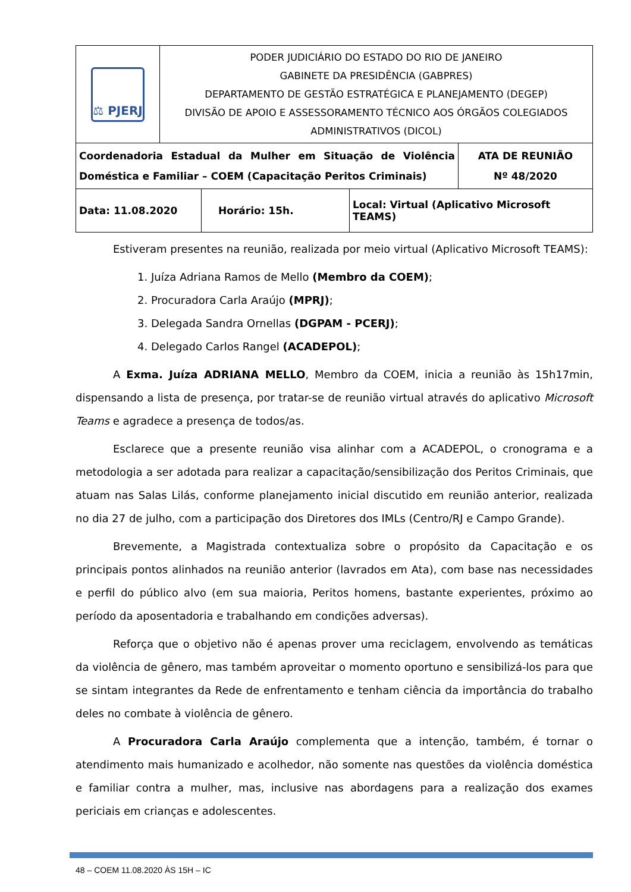| ⚖ PJERJ | PODER JUDICIÁRIO DO ESTADO DO RIO DE JANEIRO GABINETE DA PRESIDÊNCIA (GABPRES) DEPARTAMENTO DE GESTÃO ESTRATÉGICA E PLANEJAMENTO (DEGEP) DIVISÃO DE APOIO E ASSESSORAMENTO TÉCNICO AOS ÓRGÃOS COLEGIADOS ADMINISTRATIVOS (DICOL) |
| Coordenadoria Estadual da Mulher em Situação de Violência Doméstica e Familiar – COEM (Capacitação Peritos Criminais) | ATA DE REUNIÃO Nº 48/2020 |
| Data: 11.08.2020 | Horário: 15h. | Local: Virtual (Aplicativo Microsoft TEAMS) |
Estiveram presentes na reunião, realizada por meio virtual (Aplicativo Microsoft TEAMS):
1. Juíza Adriana Ramos de Mello (Membro da COEM);
2. Procuradora Carla Araújo (MPRJ);
3. Delegada Sandra Ornellas (DGPAM - PCERJ);
4. Delegado Carlos Rangel (ACADEPOL);
A Exma. Juíza ADRIANA MELLO, Membro da COEM, inicia a reunião às 15h17min, dispensando a lista de presença, por tratar-se de reunião virtual através do aplicativo Microsoft Teams e agradece a presença de todos/as.
Esclarece que a presente reunião visa alinhar com a ACADEPOL, o cronograma e a metodologia a ser adotada para realizar a capacitação/sensibilização dos Peritos Criminais, que atuam nas Salas Lilás, conforme planejamento inicial discutido em reunião anterior, realizada no dia 27 de julho, com a participação dos Diretores dos IMLs (Centro/RJ e Campo Grande).
Brevemente, a Magistrada contextualiza sobre o propósito da Capacitação e os principais pontos alinhados na reunião anterior (lavrados em Ata), com base nas necessidades e perfil do público alvo (em sua maioria, Peritos homens, bastante experientes, próximo ao período da aposentadoria e trabalhando em condições adversas).
Reforça que o objetivo não é apenas prover uma reciclagem, envolvendo as temáticas da violência de gênero, mas também aproveitar o momento oportuno e sensibilizá-los para que se sintam integrantes da Rede de enfrentamento e tenham ciência da importância do trabalho deles no combate à violência de gênero.
A Procuradora Carla Araújo complementa que a intenção, também, é tornar o atendimento mais humanizado e acolhedor, não somente nas questões da violência doméstica e familiar contra a mulher, mas, inclusive nas abordagens para a realização dos exames periciais em crianças e adolescentes.
48 – COEM 11.08.2020 ÀS 15H – IC